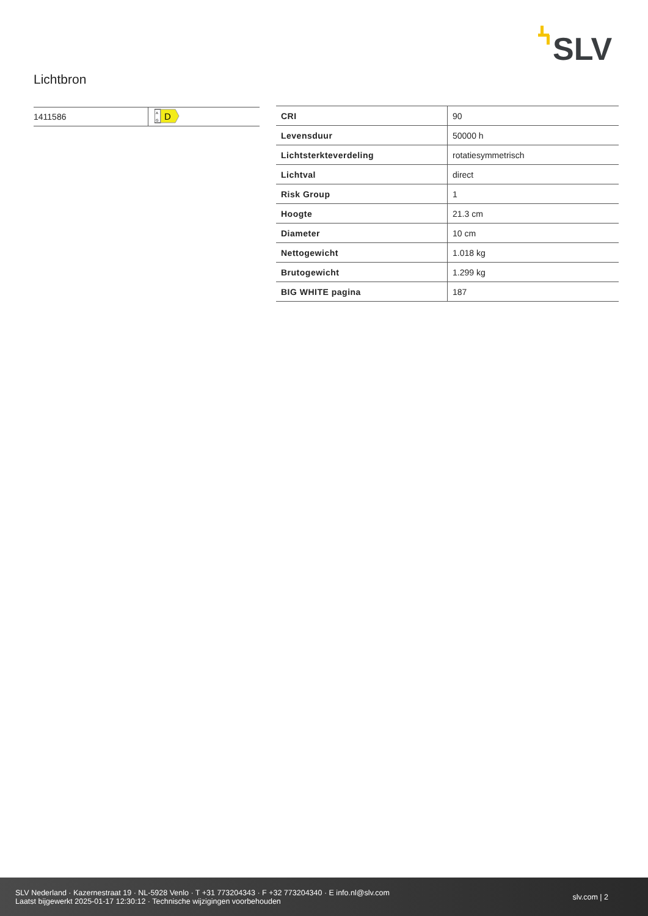SLV
Lichtbron
| 1411586 | A G D |
| CRI | 90 |
| Levensduur | 50000 h |
| Lichtsterkteverdeling | rotatiesymmetrisch |
| Lichtval | direct |
| Risk Group | 1 |
| Hoogte | 21.3 cm |
| Diameter | 10 cm |
| Nettogewicht | 1.018 kg |
| Brutogewicht | 1.299 kg |
| BIG WHITE pagina | 187 |
SLV Nederland · Kazernestraat 19 · NL-5928 Venlo · T +31 773204343 · F +32 773204340 · E info.nl@slv.com
Laatst bijgewerkt 2025-01-17 12:30:12 · Technische wijzigingen voorbehouden
slv.com | 2